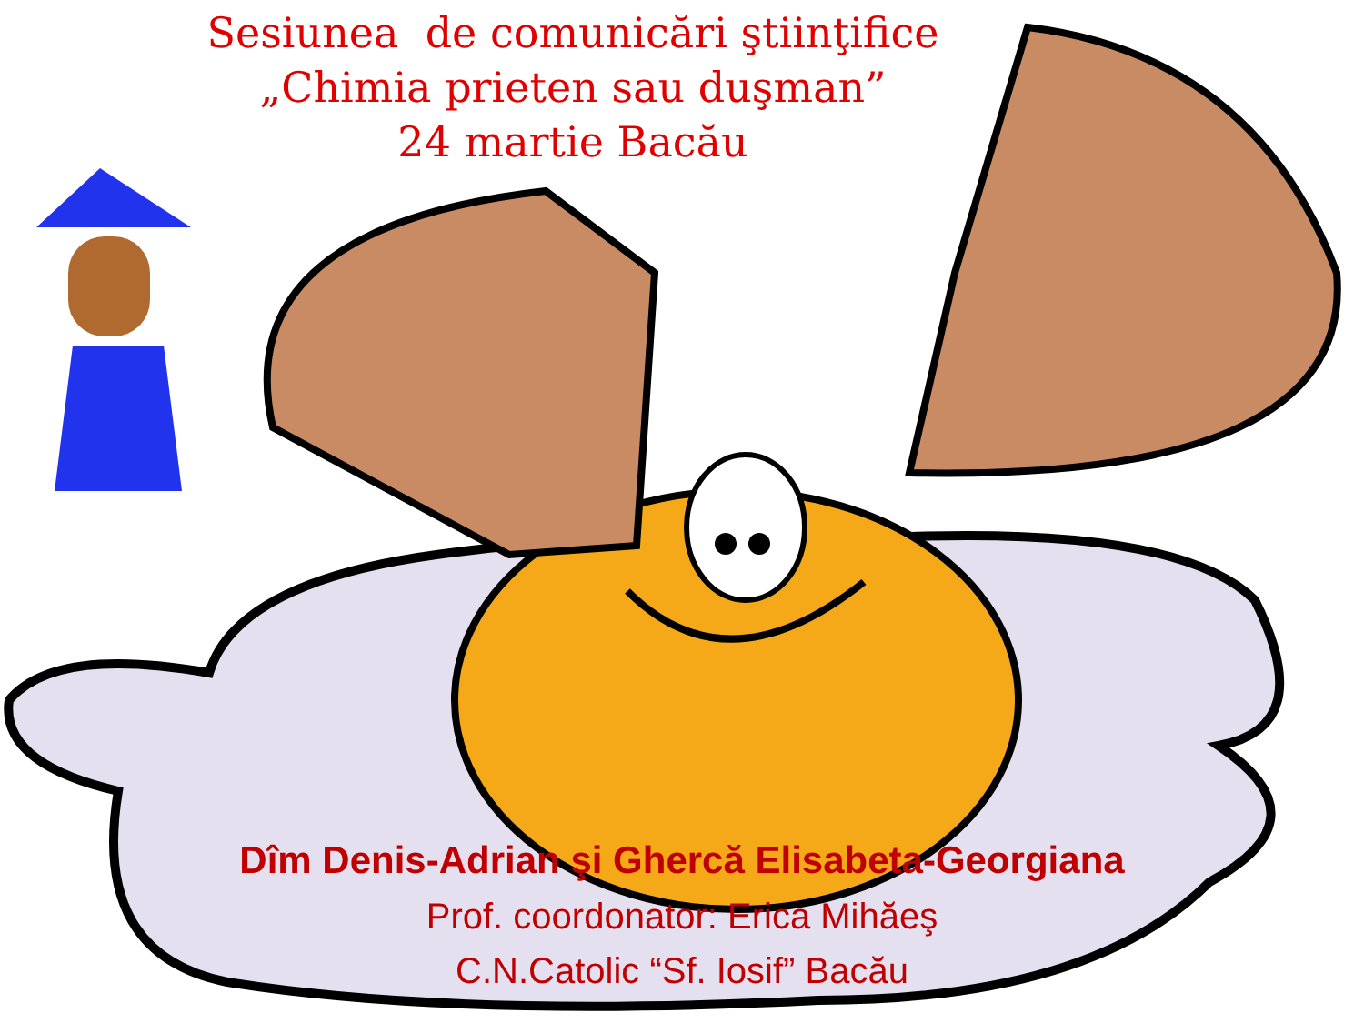Sesiunea de comunicări ştiinţifice
„Chimia prieten sau duşman”
24 martie Bacău
Dîm Denis-Adrian şi Ghercă Elisabeta-Georgiana
Prof. coordonator: Erica Mihăeş
C.N.Catolic “Sf. Iosif” Bacău